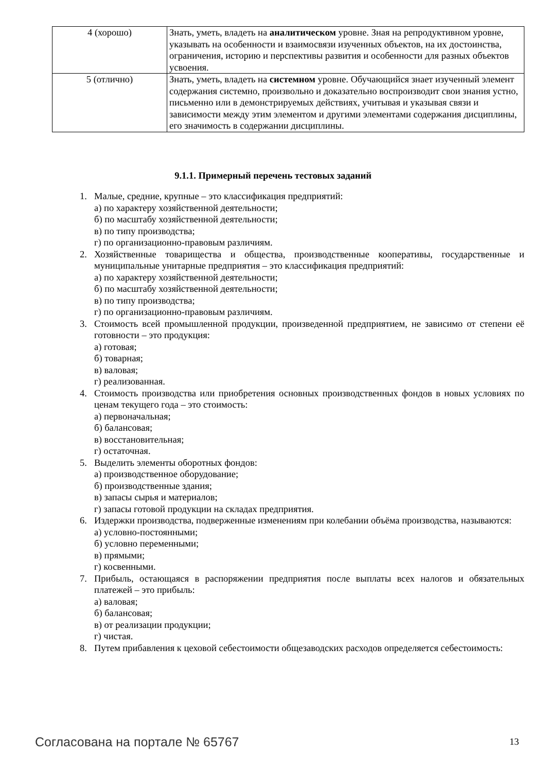| 4 (хорошо) | Знать, уметь, владеть на аналитическом уровне. Зная на репродуктивном уровне, указывать на особенности и взаимосвязи изученных объектов, на их достоинства, ограничения, историю и перспективы развития и особенности для разных объектов усвоения. |
| 5 (отлично) | Знать, уметь, владеть на системном уровне. Обучающийся знает изученный элемент содержания системно, произвольно и доказательно воспроизводит свои знания устно, письменно или в демонстрируемых действиях, учитывая и указывая связи и зависимости между этим элементом и другими элементами содержания дисциплины, его значимость в содержании дисциплины. |
9.1.1. Примерный перечень тестовых заданий
1. Малые, средние, крупные – это классификация предприятий:
а) по характеру хозяйственной деятельности;
б) по масштабу хозяйственной деятельности;
в) по типу производства;
г) по организационно-правовым различиям.
2. Хозяйственные товарищества и общества, производственные кооперативы, государственные и муниципальные унитарные предприятия – это классификация предприятий:
а) по характеру хозяйственной деятельности;
б) по масштабу хозяйственной деятельности;
в) по типу производства;
г) по организационно-правовым различиям.
3. Стоимость всей промышленной продукции, произведенной предприятием, не зависимо от степени её готовности – это продукция:
а) готовая;
б) товарная;
в) валовая;
г) реализованная.
4. Стоимость производства или приобретения основных производственных фондов в новых условиях по ценам текущего года – это стоимость:
а) первоначальная;
б) балансовая;
в) восстановительная;
г) остаточная.
5. Выделить элементы оборотных фондов:
а) производственное оборудование;
б) производственные здания;
в) запасы сырья и материалов;
г) запасы готовой продукции на складах предприятия.
6. Издержки производства, подверженные изменениям при колебании объёма производства, называются:
а) условно-постоянными;
б) условно переменными;
в) прямыми;
г) косвенными.
7. Прибыль, остающаяся в распоряжении предприятия после выплаты всех налогов и обязательных платежей – это прибыль:
а) валовая;
б) балансовая;
в) от реализации продукции;
г) чистая.
8. Путем прибавления к цеховой себестоимости общезаводских расходов определяется себестоимость:
Согласована на портале № 65767 13